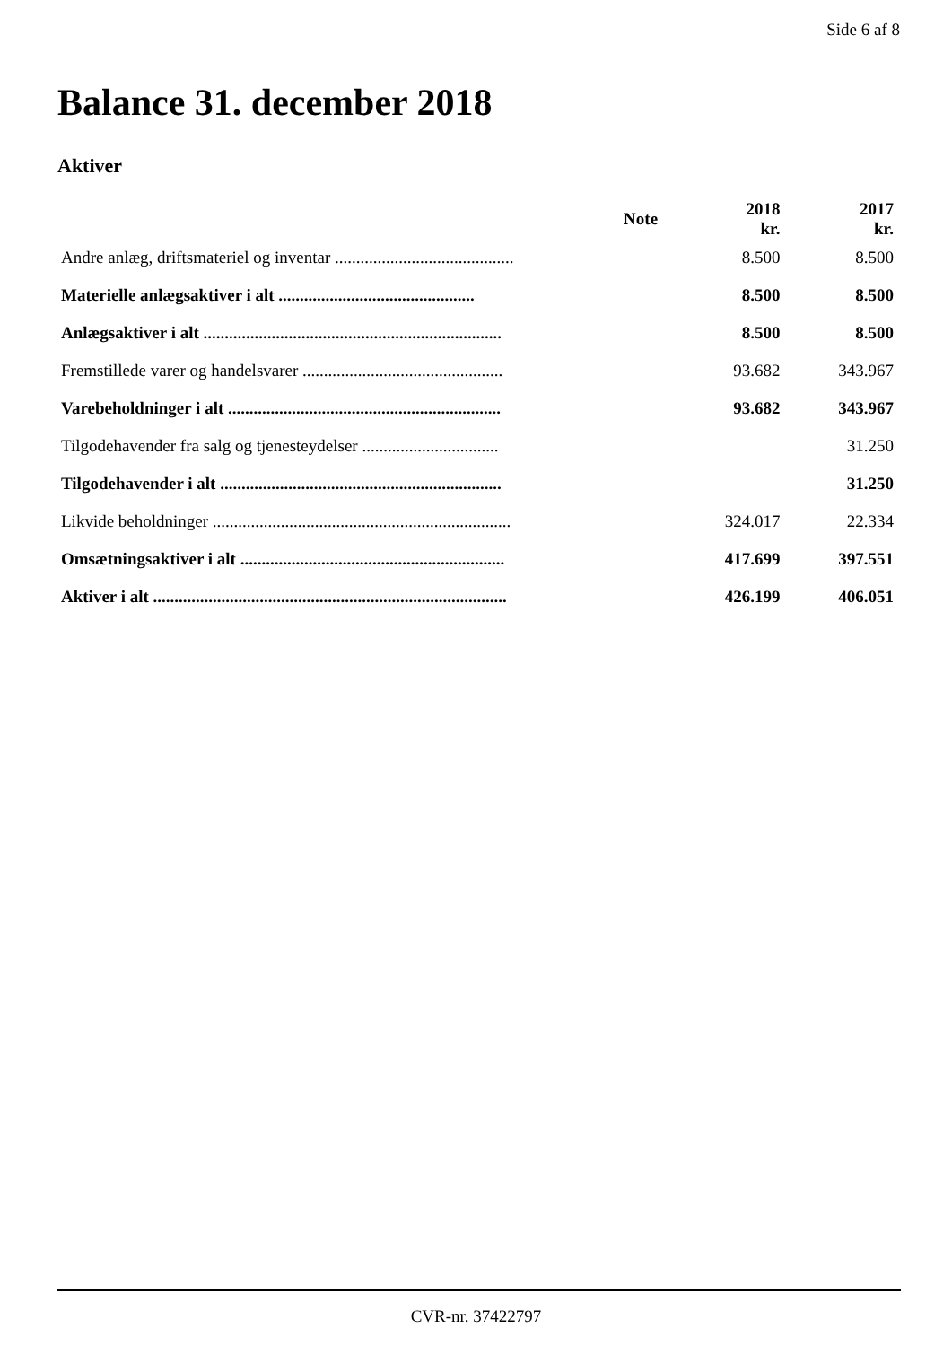Side 6 af 8
Balance 31. december 2018
Aktiver
| | Note | 2018 kr. | 2017 kr. |
| --- | --- | --- | --- |
| Andre anlæg, driftsmateriel og inventar .......................................... | | 8.500 | 8.500 |
| Materielle anlægsaktiver i alt .............................................. | | 8.500 | 8.500 |
| Anlægsaktiver i alt ...................................................................... | | 8.500 | 8.500 |
| Fremstillede varer og handelsvarer ............................................... | | 93.682 | 343.967 |
| Varebeholdninger i alt ................................................................ | | 93.682 | 343.967 |
| Tilgodehavender fra salg og tjenesteydelser ................................ | | | 31.250 |
| Tilgodehavender i alt .................................................................. | | | 31.250 |
| Likvide beholdninger ...................................................................... | | 324.017 | 22.334 |
| Omsætningsaktiver i alt .............................................................. | | 417.699 | 397.551 |
| Aktiver i alt ................................................................................... | | 426.199 | 406.051 |
CVR-nr. 37422797